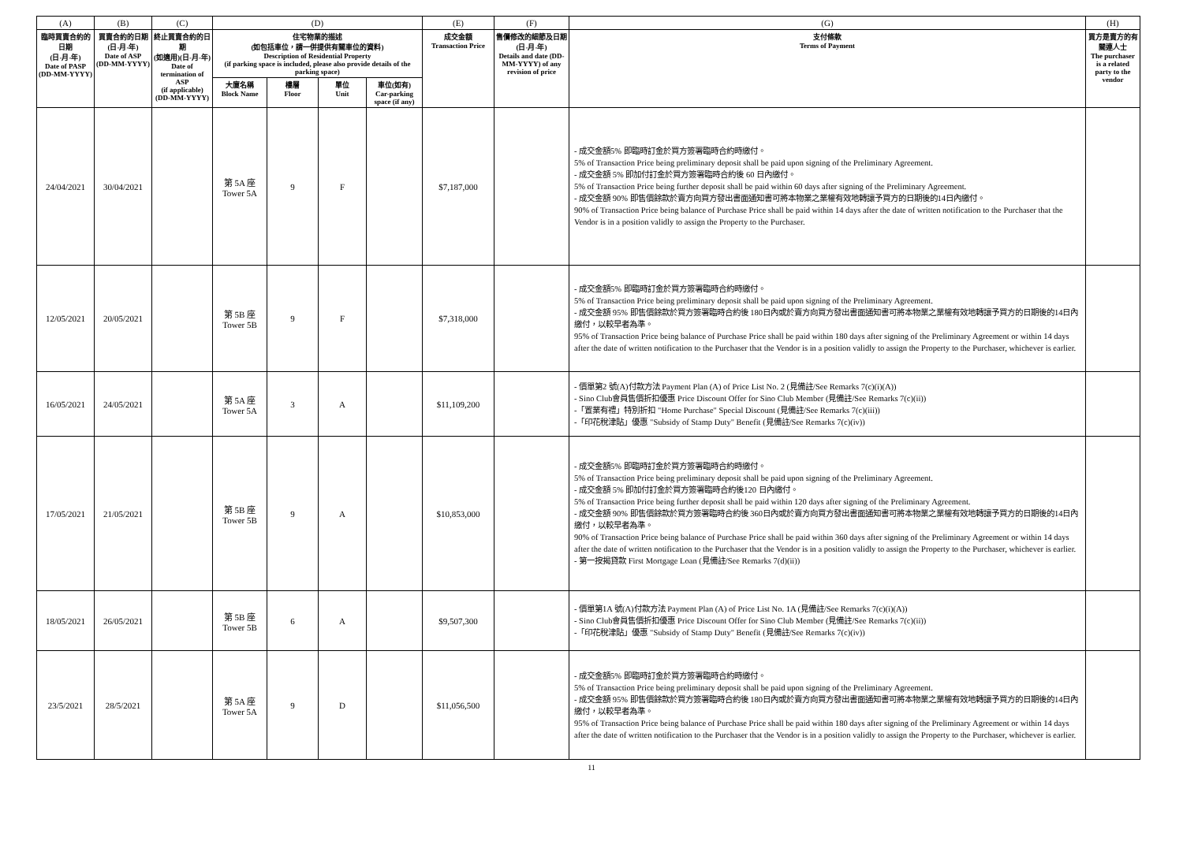| (A) | (B) | (C) | (D) | | | | (E) | (F) | (G) | (H) |
| 臨時買賣合約的日期 (日-月-年) Date of PASP (DD-MM-YYYY) | 買賣合約的日期 (日-月-年) Date of ASP (DD-MM-YYYY) | 終止買賣合約的日期 (如適用)(日-月-年) Date of termination of ASP (if applicable) (DD-MM-YYYY) | 住宅物業的描述 (如包括車位，請一併提供有關車位的資料) Description of Residential Property (if parking space is included, please also provide details of the parking space) | | | | 成交金額 Transaction Price | 售價修改的細節及日期 (日-月-年) Details and date (DD-MM-YYYY) of any revision of price | 支付條款 Terms of Payment | 買方是賣方的有關連人士 The purchaser is a related party to the vendor |
| | | | 大廈名稱 Block Name | 樓層 Floor | 單位 Unit | 車位(如有) Car-parking space (if any) | | | | |
| 24/04/2021 | 30/04/2021 | | 第 5A 座 Tower 5A | 9 | F | | $7,187,000 | | - 成交金額5% 即臨時訂金於買方簽署臨時合約時繳付。 5% of Transaction Price being preliminary deposit shall be paid upon signing of the Preliminary Agreement. - 成交金額 5% 即加付訂金於買方簽署臨時合約後 60 日內繳付。 5% of Transaction Price being further deposit shall be paid within 60 days after signing of the Preliminary Agreement. - 成交金額 90% 即售價餘款於賣方向買方發出書面通知書可將本物業之業權有效地轉讓予買方的日期後的14日內繳付。 90% of Transaction Price being balance of Purchase Price shall be paid within 14 days after the date of written notification to the Purchaser that the Vendor is in a position validly to assign the Property to the Purchaser. | |
| 12/05/2021 | 20/05/2021 | | 第 5B 座 Tower 5B | 9 | F | | $7,318,000 | | - 成交金額5% 即臨時訂金於買方簽署臨時合約時繳付。 5% of Transaction Price being preliminary deposit shall be paid upon signing of the Preliminary Agreement. - 成交金額 95% 即售價餘款於買方簽署臨時合約後 180日內或於賣方向買方發出書面通知書可將本物業之業權有效地轉讓予買方的日期後的14日內繳付，以較早者為準。 95% of Transaction Price being balance of Purchase Price shall be paid within 180 days after signing of the Preliminary Agreement or within 14 days after the date of written notification to the Purchaser that the Vendor is in a position validly to assign the Property to the Purchaser, whichever is earlier. | |
| 16/05/2021 | 24/05/2021 | | 第 5A 座 Tower 5A | 3 | A | | $11,109,200 | | - 價單第2 號(A)付款方法 Payment Plan (A) of Price List No. 2 (見備註/See Remarks 7(c)(i)(A)) - Sino Club會員售價折扣優惠 Price Discount Offer for Sino Club Member (見備註/See Remarks 7(c)(ii)) -「置業有禮」特別折扣 "Home Purchase" Special Discount (見備註/See Remarks 7(c)(iii)) -「印花稅津貼」優惠 "Subsidy of Stamp Duty" Benefit (見備註/See Remarks 7(c)(iv)) | |
| 17/05/2021 | 21/05/2021 | | 第 5B 座 Tower 5B | 9 | A | | $10,853,000 | | - 成交金額5% 即臨時訂金於買方簽署臨時合約時繳付。 5% of Transaction Price being preliminary deposit shall be paid upon signing of the Preliminary Agreement. - 成交金額 5% 即加付訂金於買方簽署臨時合約後120 日內繳付。 5% of Transaction Price being further deposit shall be paid within 120 days after signing of the Preliminary Agreement. - 成交金額 90% 即售價餘款於買方簽署臨時合約後 360日內或於賣方向買方發出書面通知書可將本物業之業權有效地轉讓予買方的日期後的14日內繳付，以較早者為準。 90% of Transaction Price being balance of Purchase Price shall be paid within 360 days after signing of the Preliminary Agreement or within 14 days after the date of written notification to the Purchaser that the Vendor is in a position validly to assign the Property to the Purchaser, whichever is earlier. - 第一按揭貸款 First Mortgage Loan (見備註/See Remarks 7(d)(ii)) | |
| 18/05/2021 | 26/05/2021 | | 第 5B 座 Tower 5B | 6 | A | | $9,507,300 | | - 價單第1A 號(A)付款方法 Payment Plan (A) of Price List No. 1A (見備註/See Remarks 7(c)(i)(A)) - Sino Club會員售價折扣優惠 Price Discount Offer for Sino Club Member (見備註/See Remarks 7(c)(ii)) -「印花稅津貼」優惠 "Subsidy of Stamp Duty" Benefit (見備註/See Remarks 7(c)(iv)) | |
| 23/5/2021 | 28/5/2021 | | 第 5A 座 Tower 5A | 9 | D | | $11,056,500 | | - 成交金額5% 即臨時訂金於買方簽署臨時合約時繳付。 5% of Transaction Price being preliminary deposit shall be paid upon signing of the Preliminary Agreement. - 成交金額 95% 即售價餘款於買方簽署臨時合約後 180日內或於賣方向買方發出書面通知書可將本物業之業權有效地轉讓予買方的日期後的14日內繳付，以較早者為準。 95% of Transaction Price being balance of Purchase Price shall be paid within 180 days after signing of the Preliminary Agreement or within 14 days after the date of written notification to the Purchaser that the Vendor is in a position validly to assign the Property to the Purchaser, whichever is earlier. | |
11